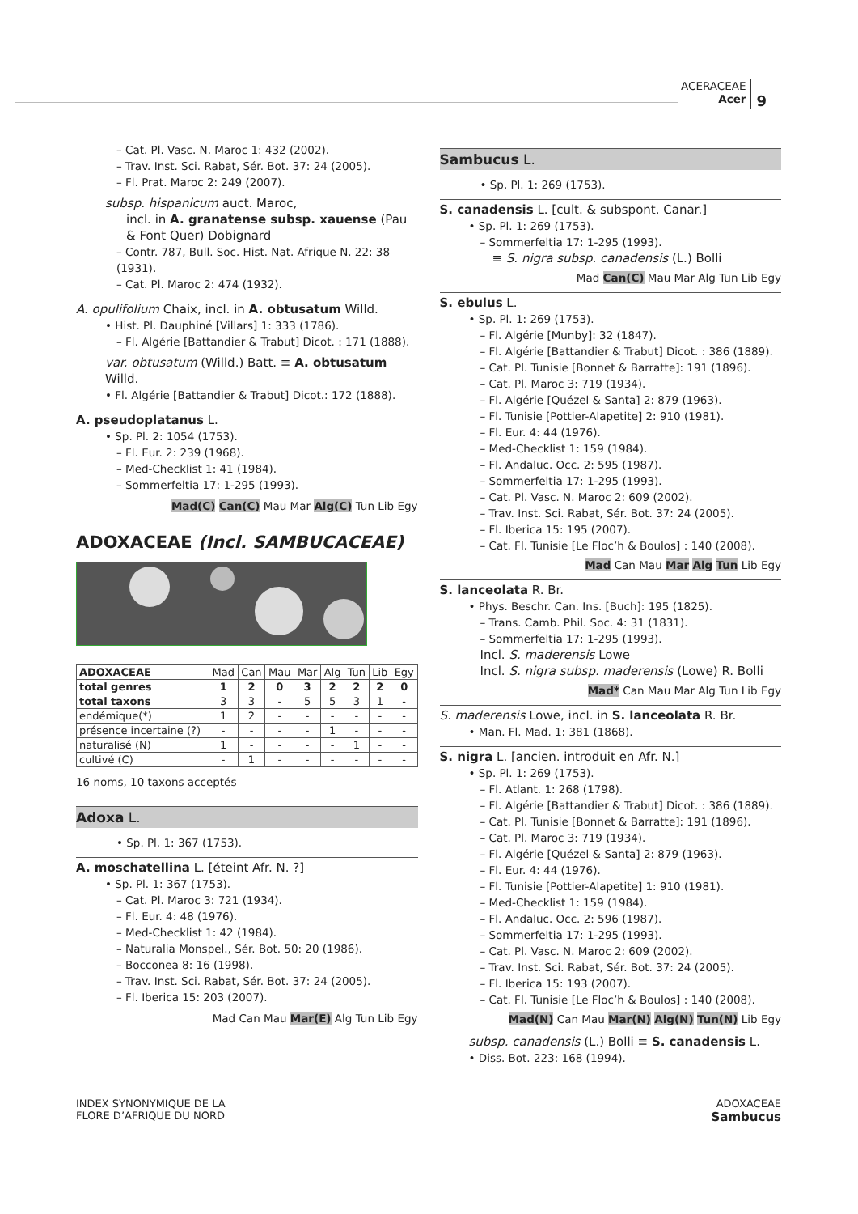ACERACEAE
Acer
9
– Cat. Pl. Vasc. N. Maroc 1: 432 (2002).
– Trav. Inst. Sci. Rabat, Sér. Bot. 37: 24 (2005).
– Fl. Prat. Maroc 2: 249 (2007).
subsp. hispanicum auct. Maroc,
incl. in A. granatense subsp. xauense (Pau & Font Quer) Dobignard
– Contr. 787, Bull. Soc. Hist. Nat. Afrique N. 22: 38 (1931).
– Cat. Pl. Maroc 2: 474 (1932).
A. opulifolium Chaix, incl. in A. obtusatum Willd.
• Hist. Pl. Dauphiné [Villars] 1: 333 (1786).
– Fl. Algérie [Battandier & Trabut] Dicot. : 171 (1888).
var. obtusatum (Willd.) Batt. ≡ A. obtusatum Willd.
• Fl. Algérie [Battandier & Trabut] Dicot.: 172 (1888).
A. pseudoplatanus L.
• Sp. Pl. 2: 1054 (1753).
– Fl. Eur. 2: 239 (1968).
– Med-Checklist 1: 41 (1984).
– Sommerfeltia 17: 1-295 (1993).
Mad(C) Can(C) Mau Mar Alg(C) Tun Lib Egy
ADOXACEAE (Incl. SAMBUCACEAE)
| ADOXACEAE | Mad | Can | Mau | Mar | Alg | Tun | Lib | Egy |
| total genres | 1 | 2 | 0 | 3 | 2 | 2 | 2 | 0 |
| total taxons | 3 | 3 | - | 5 | 5 | 3 | 1 | - |
| endémique(*) | 1 | 2 | - | - | - | - | - | - |
| présence incertaine (?) | - | - | - | - | 1 | - | - | - |
| naturalisé (N) | 1 | - | - | - | - | 1 | - | - |
| cultivé (C) | - | 1 | - | - | - | - | - | - |
16 noms, 10 taxons acceptés
Adoxa L.
• Sp. Pl. 1: 367 (1753).
A. moschatellina L. [éteint Afr. N. ?]
• Sp. Pl. 1: 367 (1753).
– Cat. Pl. Maroc 3: 721 (1934).
– Fl. Eur. 4: 48 (1976).
– Med-Checklist 1: 42 (1984).
– Naturalia Monspel., Sér. Bot. 50: 20 (1986).
– Bocconea 8: 16 (1998).
– Trav. Inst. Sci. Rabat, Sér. Bot. 37: 24 (2005).
– Fl. Iberica 15: 203 (2007).
Mad Can Mau Mar(E) Alg Tun Lib Egy
Sambucus L.
• Sp. Pl. 1: 269 (1753).
S. canadensis L. [cult. & subspont. Canar.]
• Sp. Pl. 1: 269 (1753).
– Sommerfeltia 17: 1-295 (1993).
≡ S. nigra subsp. canadensis (L.) Bolli
Mad Can(C) Mau Mar Alg Tun Lib Egy
S. ebulus L.
• Sp. Pl. 1: 269 (1753).
– Fl. Algérie [Munby]: 32 (1847).
– Fl. Algérie [Battandier & Trabut] Dicot. : 386 (1889).
– Cat. Pl. Tunisie [Bonnet & Barratte]: 191 (1896).
– Cat. Pl. Maroc 3: 719 (1934).
– Fl. Algérie [Quézel & Santa] 2: 879 (1963).
– Fl. Tunisie [Pottier-Alapetite] 2: 910 (1981).
– Fl. Eur. 4: 44 (1976).
– Med-Checklist 1: 159 (1984).
– Fl. Andaluc. Occ. 2: 595 (1987).
– Sommerfeltia 17: 1-295 (1993).
– Cat. Pl. Vasc. N. Maroc 2: 609 (2002).
– Trav. Inst. Sci. Rabat, Sér. Bot. 37: 24 (2005).
– Fl. Iberica 15: 195 (2007).
– Cat. Fl. Tunisie [Le Floc’h & Boulos] : 140 (2008).
Mad Can Mau Mar Alg Tun Lib Egy
S. lanceolata R. Br.
• Phys. Beschr. Can. Ins. [Buch]: 195 (1825).
– Trans. Camb. Phil. Soc. 4: 31 (1831).
– Sommerfeltia 17: 1-295 (1993).
Incl. S. maderensis Lowe
Incl. S. nigra subsp. maderensis (Lowe) R. Bolli
Mad* Can Mau Mar Alg Tun Lib Egy
S. maderensis Lowe, incl. in S. lanceolata R. Br.
• Man. Fl. Mad. 1: 381 (1868).
S. nigra L. [ancien. introduit en Afr. N.]
• Sp. Pl. 1: 269 (1753).
– Fl. Atlant. 1: 268 (1798).
– Fl. Algérie [Battandier & Trabut] Dicot. : 386 (1889).
– Cat. Pl. Tunisie [Bonnet & Barratte]: 191 (1896).
– Cat. Pl. Maroc 3: 719 (1934).
– Fl. Algérie [Quézel & Santa] 2: 879 (1963).
– Fl. Eur. 4: 44 (1976).
– Fl. Tunisie [Pottier-Alapetite] 1: 910 (1981).
– Med-Checklist 1: 159 (1984).
– Fl. Andaluc. Occ. 2: 596 (1987).
– Sommerfeltia 17: 1-295 (1993).
– Cat. Pl. Vasc. N. Maroc 2: 609 (2002).
– Trav. Inst. Sci. Rabat, Sér. Bot. 37: 24 (2005).
– Fl. Iberica 15: 193 (2007).
– Cat. Fl. Tunisie [Le Floc’h & Boulos] : 140 (2008).
Mad(N) Can Mau Mar(N) Alg(N) Tun(N) Lib Egy
subsp. canadensis (L.) Bolli ≡ S. canadensis L.
• Diss. Bot. 223: 168 (1994).
INDEX SYNONYMIQUE DE LA
FLORE D’AFRIQUE DU NORD
ADOXACEAE
Sambucus